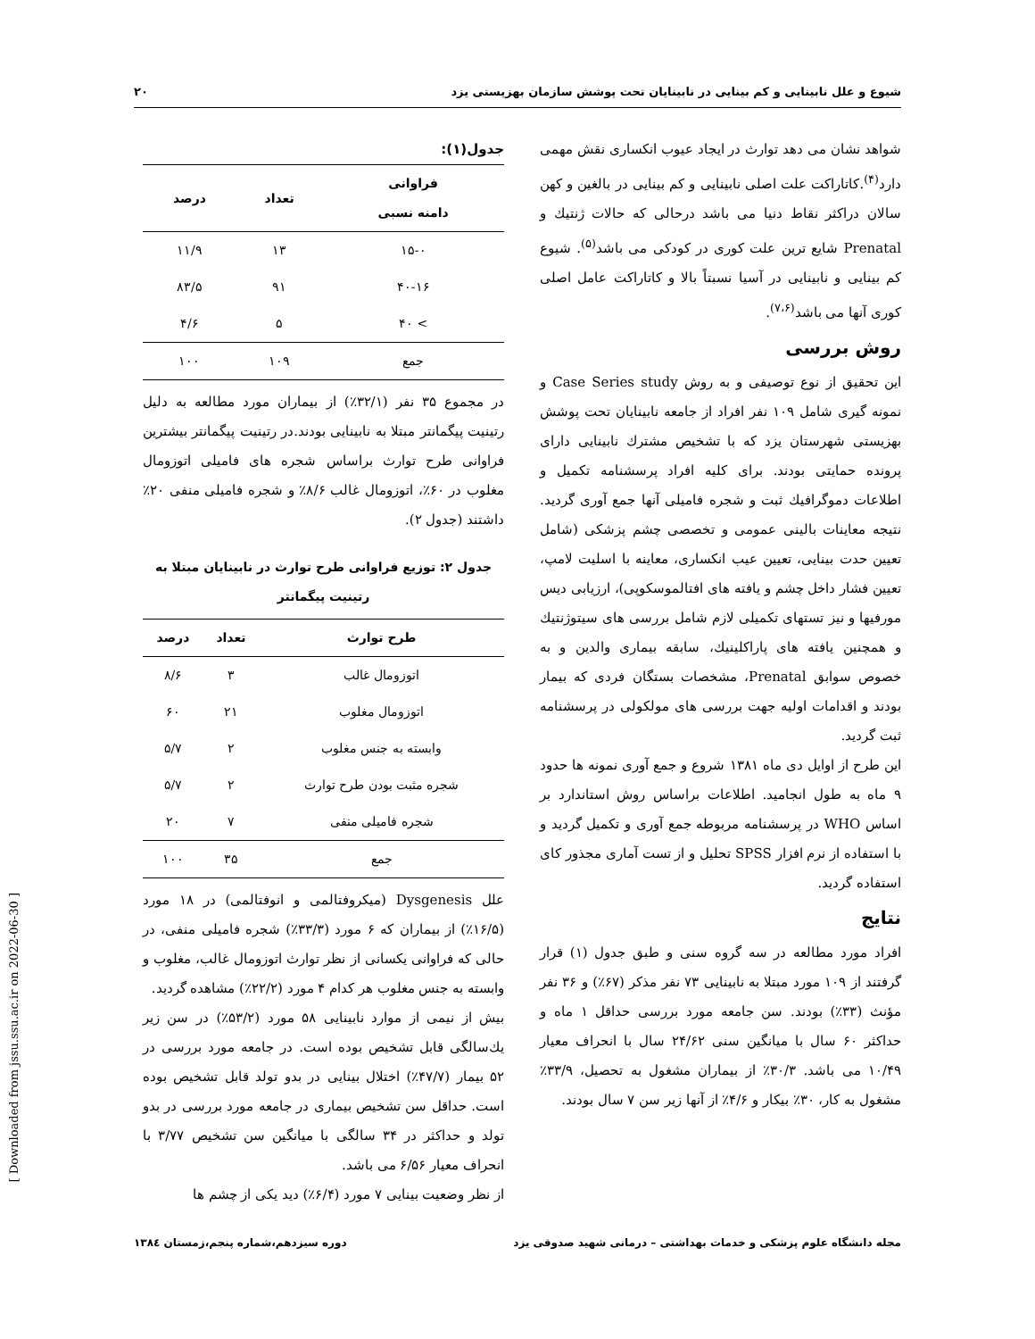شیوع و علل نابینایی و کم بینایی در نابینایان تحت پوشش سازمان بهزیستی یزد ۲۰
شواهد نشان می دهد توارث در ایجاد عیوب انکساری نقش مهمی دارد<sup>(۴)</sup>.کاتاراکت علت اصلی نابینایی و کم بینایی در بالغین و کهن سالان دراکثر نقاط دنیا می باشد درحالی که حالات ژنتیك و Prenatal شایع ترین علت کوری در کودکی می باشد<sup>(۵)</sup>. شیوع کم بینایی و نابینایی در آسیا نسبتاً بالا و کاتاراکت عامل اصلی کوری آنها می باشد<sup>(۷،۶)</sup>.
روش بررسی
این تحقیق از نوع توصیفی و به روش Case Series study و نمونه گیری شامل ۱۰۹ نفر افراد از جامعه نابینایان تحت پوشش بهزیستی شهرستان یزد که با تشخیص مشترك نابینایی دارای پرونده حمایتی بودند. برای کلیه افراد پرسشنامه تکمیل و اطلاعات دموگرافیك ثبت و شجره فامیلی آنها جمع آوری گردید. نتیجه معاینات بالینی عمومی و تخصصی چشم پزشکی (شامل تعیین حدت بینایی، تعیین عیب انکساری، معاینه با اسلیت لامپ، تعیین فشار داخل چشم و یافته های افتالموسکوپی)، ارزیابی دیس مورفیها و نیز تستهای تکمیلی لازم شامل بررسی های سیتوژنتیك و همچنین یافته های پاراکلینیك، سابقه بیماری والدین و به خصوص سوابق Prenatal، مشخصات بستگان فردی که بیمار بودند و اقدامات اولیه جهت بررسی های مولکولی در پرسشنامه ثبت گردید.
این طرح از اوایل دی ماه ۱۳۸۱ شروع و جمع آوری نمونه ها حدود ۹ ماه به طول انجامید. اطلاعات براساس روش استاندارد بر اساس WHO در پرسشنامه مربوطه جمع آوری و تکمیل گردید و با استفاده از نرم افزار SPSS تحلیل و از تست آماری مجذور کای استفاده گردید.
نتایج
افراد مورد مطالعه در سه گروه سنی و طبق جدول (۱) قرار گرفتند از ۱۰۹ مورد مبتلا به نابینایی ۷۳ نفر مذکر (۶۷٪) و ۳۶ نفر مؤنث (۳۳٪) بودند. سن جامعه مورد بررسی حداقل ۱ ماه و حداکثر ۶۰ سال با میانگین سنی ۲۴/۶۲ سال با انحراف معیار ۱۰/۴۹ می باشد. ۳۰/۳٪ از بیماران مشغول به تحصیل، ۳۳/۹٪ مشغول به کار، ۳۰٪ بیکار و ۴/۶٪ از آنها زیر سن ۷ سال بودند.
جدول(۱):
| فراوانی دامنه نسبی | تعداد | درصد |
| --- | --- | --- |
| ۱۵-۰ | ۱۳ | ۱۱/۹ |
| ۴۰-۱۶ | ۹۱ | ۸۳/۵ |
| > ۴۰ | ۵ | ۴/۶ |
| جمع | ۱۰۹ | ۱۰۰ |
در مجموع ۳۵ نفر (۳۲/۱٪) از بیماران مورد مطالعه به دلیل رتینیت پیگمانتر مبتلا به نابینایی بودند.در رتینیت پیگمانتر بیشترین فراوانی طرح توارث براساس شجره های فامیلی اتوزومال مغلوب در ۶۰٪، اتوزومال غالب ۸/۶٪ و شجره فامیلی منفی ۲۰٪ داشتند (جدول ۲).
جدول ۲: توزیع فراوانی طرح توارث در نابینایان مبتلا به رتینیت پیگمانتر
| طرح توارث | تعداد | درصد |
| --- | --- | --- |
| اتوزومال غالب | ۳ | ۸/۶ |
| اتوزومال مغلوب | ۲۱ | ۶۰ |
| وابسته به جنس مغلوب | ۲ | ۵/۷ |
| شجره مثبت بودن طرح توارث | ۲ | ۵/۷ |
| شجره فامیلی منفی | ۷ | ۲۰ |
| جمع | ۳۵ | ۱۰۰ |
علل Dysgenesis (میکروفتالمی و انوفتالمی) در ۱۸ مورد (۱۶/۵٪) از بیماران که ۶ مورد (۳۳/۳٪) شجره فامیلی منفی، در حالی که فراوانی یکسانی از نظر توارث اتوزومال غالب، مغلوب و وابسته به جنس مغلوب هر کدام ۴ مورد (۲۲/۲٪) مشاهده گردید.
بیش از نیمی از موارد نابینایی ۵۸ مورد (۵۳/۲٪) در سن زیر یك‌سالگی قابل تشخیص بوده است. در جامعه مورد بررسی در ۵۲ بیمار (۴۷/۷٪) اختلال بینایی در بدو تولد قابل تشخیص بوده است. حداقل سن تشخیص بیماری در جامعه مورد بررسی در بدو تولد و حداکثر در ۳۴ سالگی با میانگین سن تشخیص ۳/۷۷ با انحراف معیار ۶/۵۶ می باشد.
از نظر وضعیت بینایی ۷ مورد (۶/۴٪) دید یکی از چشم ها
مجله دانشگاه علوم پزشکی و خدمات بهداشتی – درمانی شهید صدوقی یزد دوره سیزدهم،شماره پنجم،زمستان ۱۳۸٤
[ Downloaded from jssu.ssu.ac.ir on 2022-06-30 ]